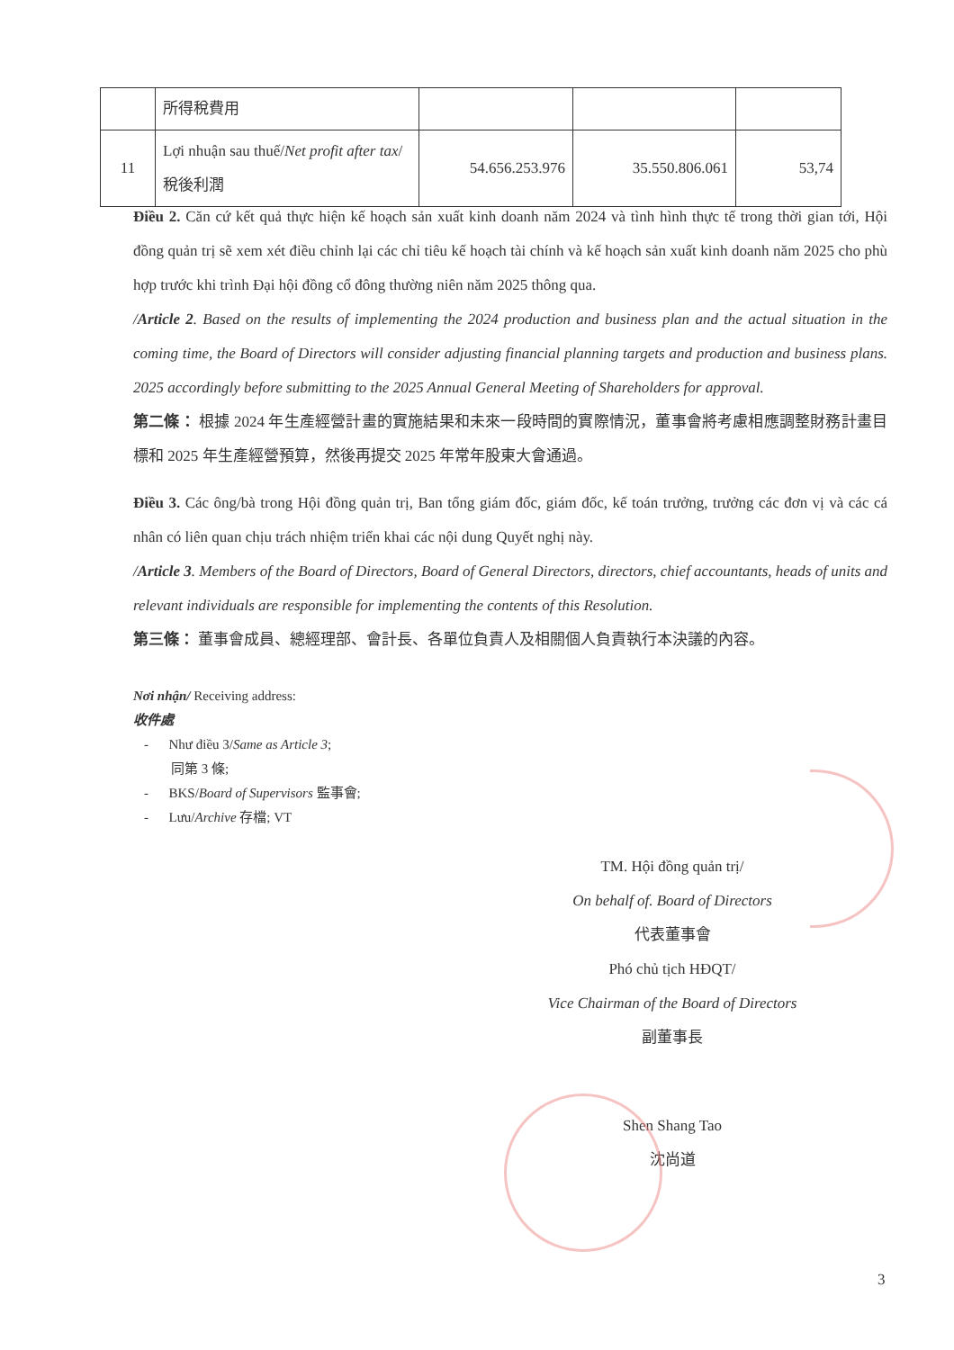| | 所得稅費用 | | | |
| 11 | Lợi nhuận sau thuế/ Net profit after tax /稅後利潤 | 54.656.253.976 | 35.550.806.061 | 53,74 |
Điều 2. Căn cứ kết quả thực hiện kế hoạch sản xuất kinh doanh năm 2024 và tình hình thực tế trong thời gian tới, Hội đồng quản trị sẽ xem xét điều chỉnh lại các chỉ tiêu kế hoạch tài chính và kế hoạch sản xuất kinh doanh năm 2025 cho phù hợp trước khi trình Đại hội đồng cổ đông thường niên năm 2025 thông qua.
/Article 2. Based on the results of implementing the 2024 production and business plan and the actual situation in the coming time, the Board of Directors will consider adjusting financial planning targets and production and business plans. 2025 accordingly before submitting to the 2025 Annual General Meeting of Shareholders for approval.
第二條： 根據 2024 年生產經營計畫的實施結果和未來一段時間的實際情況，董事會將考慮相應調整財務計畫目標和 2025 年生產經營預算，然後再提交 2025 年常年股東大會通過。
Điều 3. Các ông/bà trong Hội đồng quản trị, Ban tổng giám đốc, giám đốc, kế toán trưởng, trưởng các đơn vị và các cá nhân có liên quan chịu trách nhiệm triển khai các nội dung Quyết nghị này.
/Article 3. Members of the Board of Directors, Board of General Directors, directors, chief accountants, heads of units and relevant individuals are responsible for implementing the contents of this Resolution.
第三條： 董事會成員、總經理部、會計長、各單位負責人及相關個人負責執行本決議的內容。
Nơi nhận/ Receiving address:
收件處
- Như điều 3/Same as Article 3;
同第 3 條;
- BKS/Board of Supervisors 監事會;
- Lưu/Archive 存檔; VT
TM. Hội đồng quản trị/
On behalf of. Board of Directors
代表董事會
Phó chủ tịch HĐQT/
Vice Chairman of the Board of Directors
副董事長
Shen Shang Tao
沈尚道
3